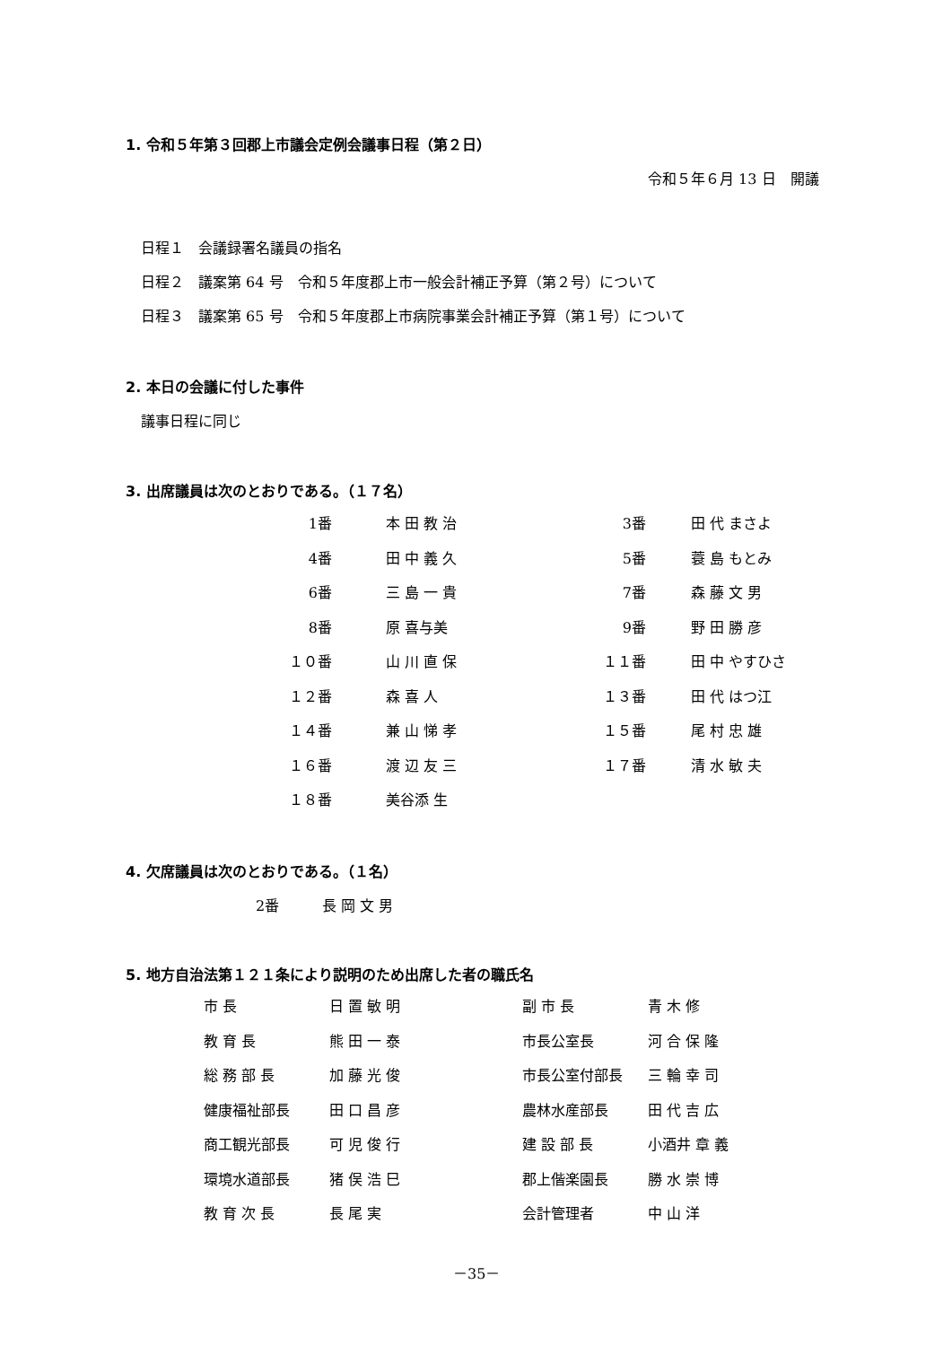1. 令和５年第３回郡上市議会定例会議事日程（第２日）
令和５年６月 13 日　開議
日程１　会議録署名議員の指名
日程２　議案第 64 号　令和５年度郡上市一般会計補正予算（第２号）について
日程３　議案第 65 号　令和５年度郡上市病院事業会計補正予算（第１号）について
2. 本日の会議に付した事件
議事日程に同じ
3. 出席議員は次のとおりである。（１７名）
| 1番 | 本 田 教 治 | 3番 | 田 代 まさよ |
| 4番 | 田 中 義 久 | 5番 | 蓑 島 もとみ |
| 6番 | 三 島 一 貴 | 7番 | 森 藤 文 男 |
| 8番 | 原 喜与美 | 9番 | 野 田 勝 彦 |
| １０番 | 山 川 直 保 | １１番 | 田 中 やすひさ |
| １２番 | 森 喜 人 | １３番 | 田 代 はつ江 |
| １４番 | 兼 山 悌 孝 | １５番 | 尾 村 忠 雄 |
| １６番 | 渡 辺 友 三 | １７番 | 清 水 敏 夫 |
| １８番 | 美谷添 生 | | |
4. 欠席議員は次のとおりである。（１名）
2番　　　長 岡 文 男
5. 地方自治法第１２１条により説明のため出席した者の職氏名
| 市 長 | 日 置 敏 明 | 副 市 長 | 青 木 修 |
| 教 育 長 | 熊 田 一 泰 | 市長公室長 | 河 合 保 隆 |
| 総 務 部 長 | 加 藤 光 俊 | 市長公室付部長 | 三 輪 幸 司 |
| 健康福祉部長 | 田 口 昌 彦 | 農林水産部長 | 田 代 吉 広 |
| 商工観光部長 | 可 児 俊 行 | 建 設 部 長 | 小酒井 章 義 |
| 環境水道部長 | 猪 俣 浩 巳 | 郡上偕楽園長 | 勝 水 崇 博 |
| 教 育 次 長 | 長 尾 実 | 会計管理者 | 中 山 洋 |
－35－